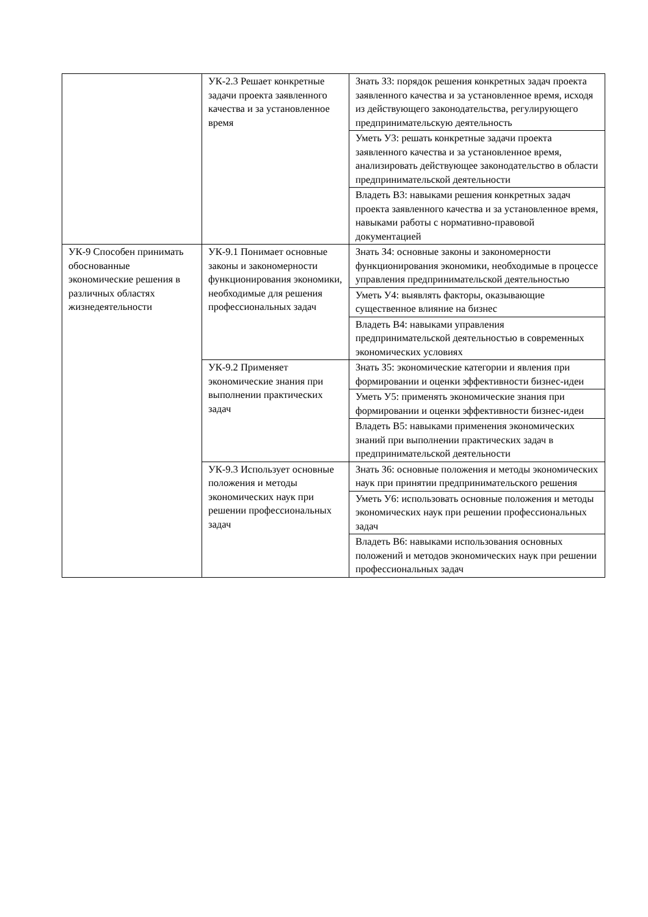| | УК-2.3 Решает конкретные задачи проекта заявленного качества и за установленное время | Знать З3: порядок решения конкретных задач проекта заявленного качества и за установленное время, исходя из действующего законодательства, регулирующего предпринимательскую деятельность |
| | | Уметь У3: решать конкретные задачи проекта заявленного качества и за установленное время, анализировать действующее законодательство в области предпринимательской деятельности |
| | | Владеть В3: навыками решения конкретных задач проекта заявленного качества и за установленное время, навыками работы с нормативно-правовой документацией |
| УК-9 Способен принимать обоснованные экономические решения в различных областях жизнедеятельности | УК-9.1 Понимает основные законы и закономерности функционирования экономики, необходимые для решения профессиональных задач | Знать З4: основные законы и закономерности функционирования экономики, необходимые в процессе управления предпринимательской деятельностью |
| | | Уметь У4: выявлять факторы, оказывающие существенное влияние на бизнес |
| | | Владеть В4: навыками управления предпринимательской деятельностью в современных экономических условиях |
| | УК-9.2 Применяет экономические знания при выполнении практических задач | Знать З5: экономические категории и явления при формировании и оценки эффективности бизнес-идеи |
| | | Уметь У5: применять экономические знания при формировании и оценки эффективности бизнес-идеи |
| | | Владеть В5: навыками применения экономических знаний при выполнении практических задач в предпринимательской деятельности |
| | УК-9.3 Использует основные положения и методы экономических наук при решении профессиональных задач | Знать З6: основные положения и методы экономических наук при принятии предпринимательского решения |
| | | Уметь У6: использовать основные положения и методы экономических наук при решении профессиональных задач |
| | | Владеть В6: навыками использования основных положений и методов экономических наук при решении профессиональных задач |